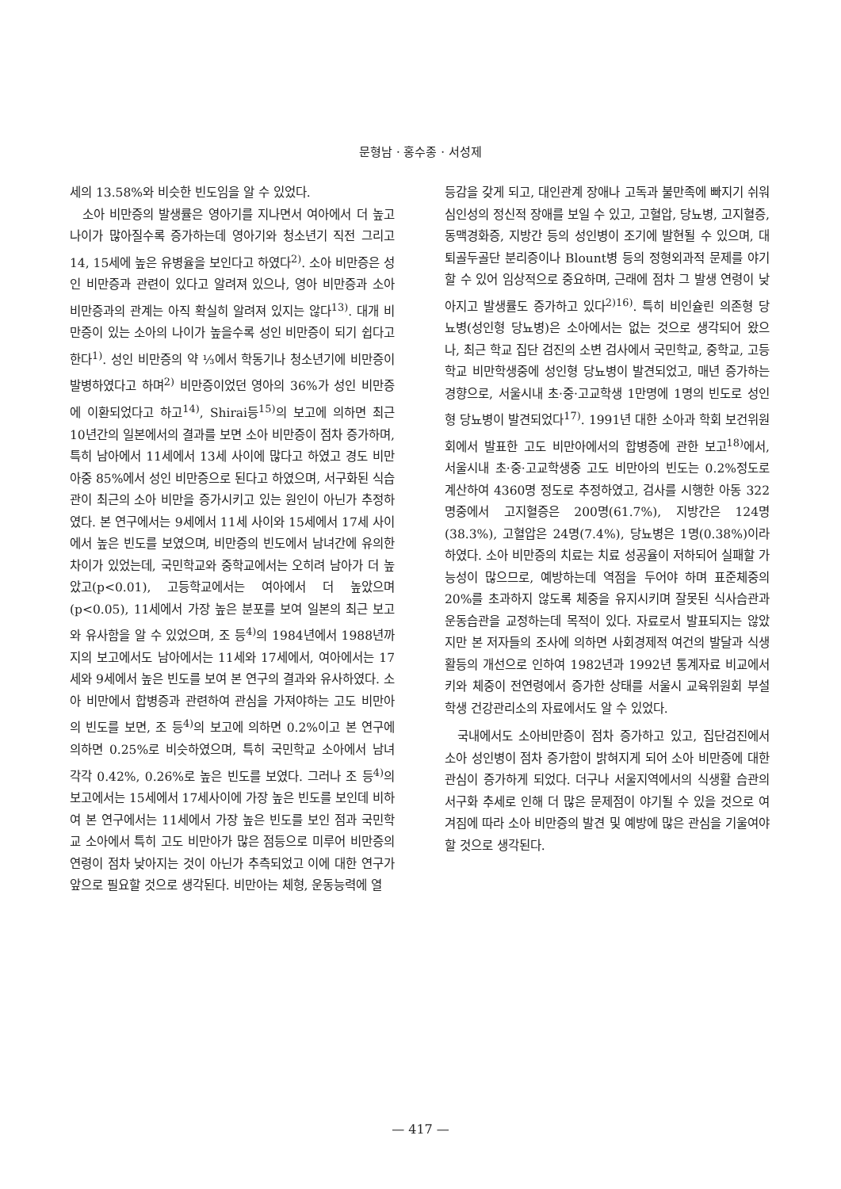문형남 · 홍수종 · 서성제
세의 13.58%와 비슷한 빈도임을 알 수 있었다.
소아 비만증의 발생률은 영아기를 지나면서 여아에서 더 높고 나이가 많아질수록 증가하는데 영아기와 청소년기 직전 그리고 14, 15세에 높은 유병율을 보인다고 하였다<sup>2)</sup>. 소아 비만증은 성인 비만증과 관련이 있다고 알려져 있으나, 영아 비만증과 소아 비만증과의 관계는 아직 확실히 알려져 있지는 않다<sup>13)</sup>. 대개 비만증이 있는 소아의 나이가 높을수록 성인 비만증이 되기 쉽다고 한다<sup>1)</sup>. 성인 비만증의 약 ⅓에서 학동기나 청소년기에 비만증이 발병하였다고 하며<sup>2)</sup> 비만증이었던 영아의 36%가 성인 비만증에 이환되었다고 하고<sup>14)</sup>, Shirai등<sup>15)</sup>의 보고에 의하면 최근 10년간의 일본에서의 결과를 보면 소아 비만증이 점차 증가하며, 특히 남아에서 11세에서 13세 사이에 많다고 하였고 경도 비만아중 85%에서 성인 비만증으로 된다고 하였으며, 서구화된 식습관이 최근의 소아 비만을 증가시키고 있는 원인이 아닌가 추정하였다. 본 연구에서는 9세에서 11세 사이와 15세에서 17세 사이에서 높은 빈도를 보였으며, 비만증의 빈도에서 남녀간에 유의한 차이가 있었는데, 국민학교와 중학교에서는 오히려 남아가 더 높았고(p<0.01), 고등학교에서는 여아에서 더 높았으며(p<0.05), 11세에서 가장 높은 분포를 보여 일본의 최근 보고와 유사함을 알 수 있었으며, 조 등<sup>4)</sup>의 1984년에서 1988년까지의 보고에서도 남아에서는 11세와 17세에서, 여아에서는 17세와 9세에서 높은 빈도를 보여 본 연구의 결과와 유사하였다. 소아 비만에서 합병증과 관련하여 관심을 가져야하는 고도 비만아의 빈도를 보면, 조 등<sup>4)</sup>의 보고에 의하면 0.2%이고 본 연구에 의하면 0.25%로 비슷하였으며, 특히 국민학교 소아에서 남녀 각각 0.42%, 0.26%로 높은 빈도를 보였다. 그러나 조 등<sup>4)</sup>의 보고에서는 15세에서 17세사이에 가장 높은 빈도를 보인데 비하여 본 연구에서는 11세에서 가장 높은 빈도를 보인 점과 국민학교 소아에서 특히 고도 비만아가 많은 점등으로 미루어 비만증의 연령이 점차 낮아지는 것이 아닌가 추측되었고 이에 대한 연구가 앞으로 필요할 것으로 생각된다. 비만아는 체형, 운동능력에 열
등감을 갖게 되고, 대인관계 장애나 고독과 불만족에 빠지기 쉬워 심인성의 정신적 장애를 보일 수 있고, 고혈압, 당뇨병, 고지혈증, 동맥경화증, 지방간 등의 성인병이 조기에 발현될 수 있으며, 대퇴골두골단 분리증이나 Blount병 등의 정형외과적 문제를 야기할 수 있어 임상적으로 중요하며, 근래에 점차 그 발생 연령이 낮아지고 발생률도 증가하고 있다<sup>2)16)</sup>. 특히 비인슐린 의존형 당뇨병(성인형 당뇨병)은 소아에서는 없는 것으로 생각되어 왔으나, 최근 학교 집단 검진의 소변 검사에서 국민학교, 중학교, 고등학교 비만학생중에 성인형 당뇨병이 발견되었고, 매년 증가하는 경향으로, 서울시내 초·중·고교학생 1만명에 1명의 빈도로 성인형 당뇨병이 발견되었다<sup>17)</sup>. 1991년 대한 소아과 학회 보건위원회에서 발표한 고도 비만아에서의 합병증에 관한 보고<sup>18)</sup>에서, 서울시내 초·중·고교학생중 고도 비만아의 빈도는 0.2%정도로 계산하여 4360명 정도로 추정하였고, 검사를 시행한 아동 322명중에서 고지혈증은 200명(61.7%), 지방간은 124명(38.3%), 고혈압은 24명(7.4%), 당뇨병은 1명(0.38%)이라 하였다. 소아 비만증의 치료는 치료 성공율이 저하되어 실패할 가능성이 많으므로, 예방하는데 역점을 두어야 하며 표준체중의 20%를 초과하지 않도록 체중을 유지시키며 잘못된 식사습관과 운동습관을 교정하는데 목적이 있다. 자료로서 발표되지는 않았지만 본 저자들의 조사에 의하면 사회경제적 여건의 발달과 식생활등의 개선으로 인하여 1982년과 1992년 통계자료 비교에서 키와 체중이 전연령에서 증가한 상태를 서울시 교육위원회 부설 학생 건강관리소의 자료에서도 알 수 있었다.
국내에서도 소아비만증이 점차 증가하고 있고, 집단검진에서 소아 성인병이 점차 증가함이 밝혀지게 되어 소아 비만증에 대한 관심이 증가하게 되었다. 더구나 서울지역에서의 식생활 습관의 서구화 추세로 인해 더 많은 문제점이 야기될 수 있을 것으로 여겨짐에 따라 소아 비만증의 발견 및 예방에 많은 관심을 기울여야 할 것으로 생각된다.
— 417 —